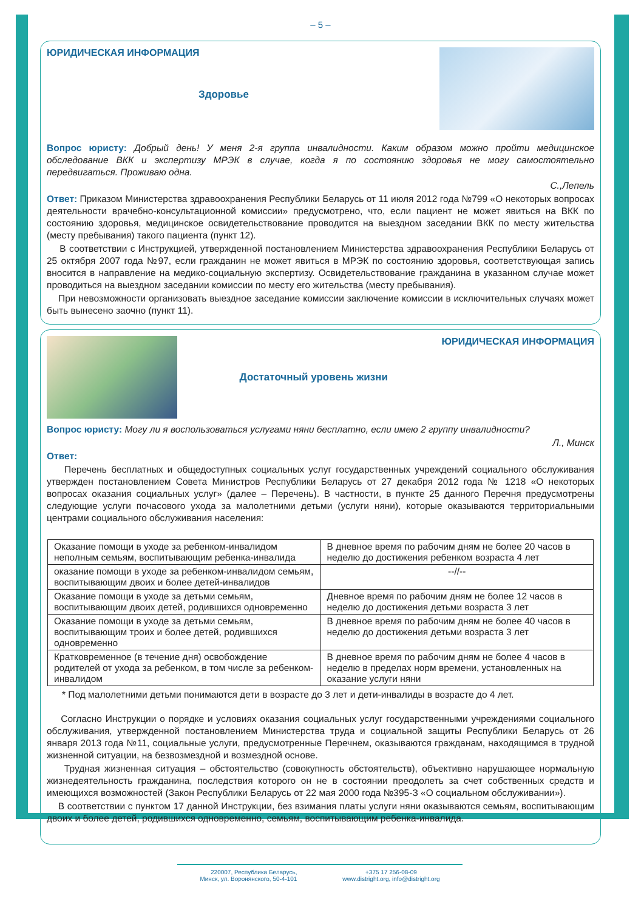– 5 –
ЮРИДИЧЕСКАЯ ИНФОРМАЦИЯ
Здоровье
Вопрос юристу: Добрый день! У меня 2-я группа инвалидности. Каким образом можно пройти медицинское обследование ВКК и экспертизу МРЭК в случае, когда я по состоянию здоровья не могу самостоятельно передвигаться. Проживаю одна.
С.,Лепель
Ответ: Приказом Министерства здравоохранения Республики Беларусь от 11 июля 2012 года №799 «О некоторых вопросах деятельности врачебно-консультационной комиссии» предусмотрено, что, если пациент не может явиться на ВКК по состоянию здоровья, медицинское освидетельствование проводится на выездном заседании ВКК по месту жительства (месту пребывания) такого пациента (пункт 12).
В соответствии с Инструкцией, утвержденной постановлением Министерства здравоохранения Республики Беларусь от 25 октября 2007 года №97, если гражданин не может явиться в МРЭК по состоянию здоровья, соответствующая запись вносится в направление на медико-социальную экспертизу. Освидетельствование гражданина в указанном случае может проводиться на выездном заседании комиссии по месту его жительства (месту пребывания).
При невозможности организовать выездное заседание комиссии заключение комиссии в исключительных случаях может быть вынесено заочно (пункт 11).
ЮРИДИЧЕСКАЯ ИНФОРМАЦИЯ
Достаточный уровень жизни
Вопрос юристу: Могу ли я воспользоваться услугами няни бесплатно, если имею 2 группу инвалидности?
Л., Минск
Ответ:
Перечень бесплатных и общедоступных социальных услуг государственных учреждений социального обслуживания утвержден постановлением Совета Министров Республики Беларусь от 27 декабря 2012 года № 1218 «О некоторых вопросах оказания социальных услуг» (далее – Перечень). В частности, в пункте 25 данного Перечня предусмотрены следующие услуги почасового ухода за малолетними детьми (услуги няни), которые оказываются территориальными центрами социального обслуживания населения:
| Оказание помощи в уходе за ребенком-инвалидом неполным семьям, воспитывающим ребенка-инвалида | В дневное время по рабочим дням не более 20 часов в неделю до достижения ребенком возраста 4 лет |
| оказание помощи в уходе за ребенком-инвалидом семьям, воспитывающим двоих и более детей-инвалидов | --//-- |
| Оказание помощи в уходе за детьми семьям, воспитывающим двоих детей, родившихся одновременно | Дневное время по рабочим дням не более 12 часов в неделю до достижения детьми возраста 3 лет |
| Оказание помощи в уходе за детьми семьям, воспитывающим троих и более детей, родившихся одновременно | В дневное время по рабочим дням не более 40 часов в неделю до достижения детьми возраста 3 лет |
| Кратковременное (в течение дня) освобождение родителей от ухода за ребенком, в том числе за ребенком-инвалидом | В дневное время по рабочим дням не более 4 часов в неделю в пределах норм времени, установленных на оказание услуги няни |
* Под малолетними детьми понимаются дети в возрасте до 3 лет и дети-инвалиды в возрасте до 4 лет.
Согласно Инструкции о порядке и условиях оказания социальных услуг государственными учреждениями социального обслуживания, утвержденной постановлением Министерства труда и социальной защиты Республики Беларусь от 26 января 2013 года №11, социальные услуги, предусмотренные Перечнем, оказываются гражданам, находящимся в трудной жизненной ситуации, на безвозмездной и возмездной основе.
Трудная жизненная ситуация – обстоятельство (совокупность обстоятельств), объективно нарушающее нормальную жизнедеятельность гражданина, последствия которого он не в состоянии преодолеть за счет собственных средств и имеющихся возможностей (Закон Республики Беларусь от 22 мая 2000 года №395-З «О социальном обслуживании»).
В соответствии с пунктом 17 данной Инструкции, без взимания платы услуги няни оказываются семьям, воспитывающим двоих и более детей, родившихся одновременно, семьям, воспитывающим ребенка-инвалида.
220007, Республика Беларусь,
Минск, ул. Воронянского, 50-4-101
+375 17 256-08-09
www.distright.org, info@distright.org